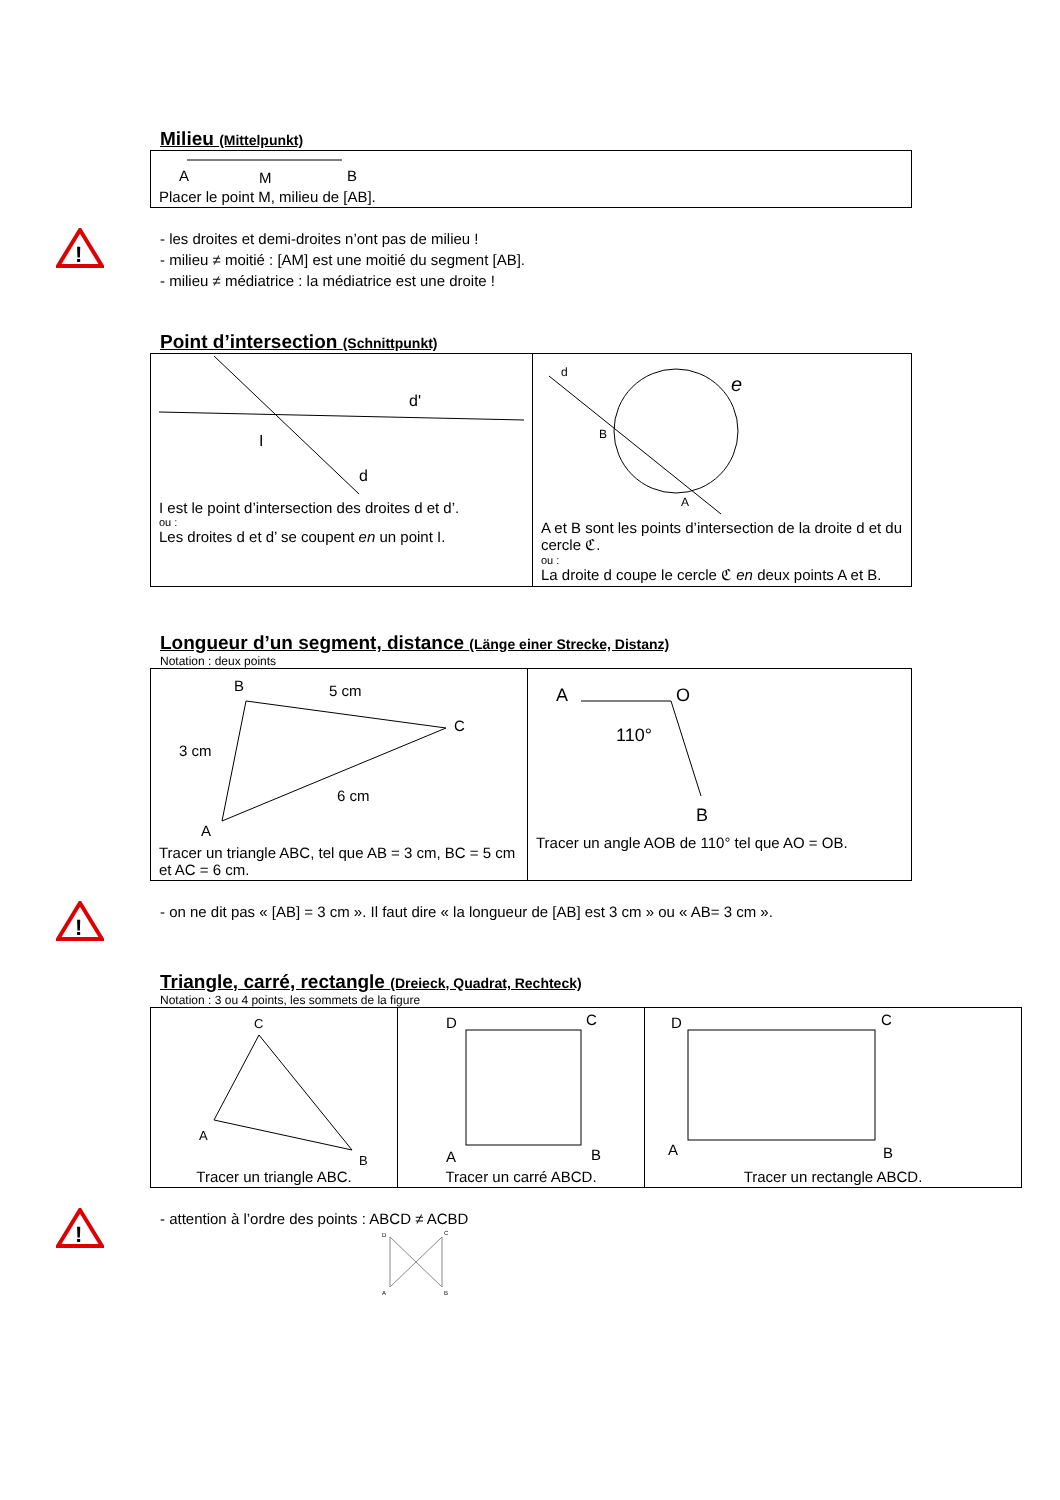Milieu (Mittelpunkt)
| A M B Placer le point M, milieu de [AB]. |
!
- les droites et demi-droites n’ont pas de milieu !
- milieu ≠ moitié : [AM] est une moitié du segment [AB].
- milieu ≠ médiatrice : la médiatrice est une droite !
Point d’intersection (Schnittpunkt)
| d' I d I est le point d’intersection des droites d et d’. ou : Les droites d et d’ se coupent en un point I. | d e B A A et B sont les points d’intersection de la droite d et du cercle ℭ. ou : La droite d coupe le cercle ℭ en deux points A et B. |
Longueur d’un segment, distance (Länge einer Strecke, Distanz)
Notation : deux points
| B 5 cm C 3 cm 6 cm A Tracer un triangle ABC, tel que AB = 3 cm, BC = 5 cm et AC = 6 cm. | A O 110° B Tracer un angle AOB de 110° tel que AO = OB. |
!
- on ne dit pas « [AB] = 3 cm ». Il faut dire « la longueur de [AB] est 3 cm » ou « AB= 3 cm ».
Triangle, carré, rectangle (Dreieck, Quadrat, Rechteck)
Notation : 3 ou 4 points, les sommets de la figure
| C A B Tracer un triangle ABC. | D C A B Tracer un carré ABCD. | D C A B Tracer un rectangle ABCD. |
!
- attention à l’ordre des points : ABCD ≠ ACBD
D
C
A
B